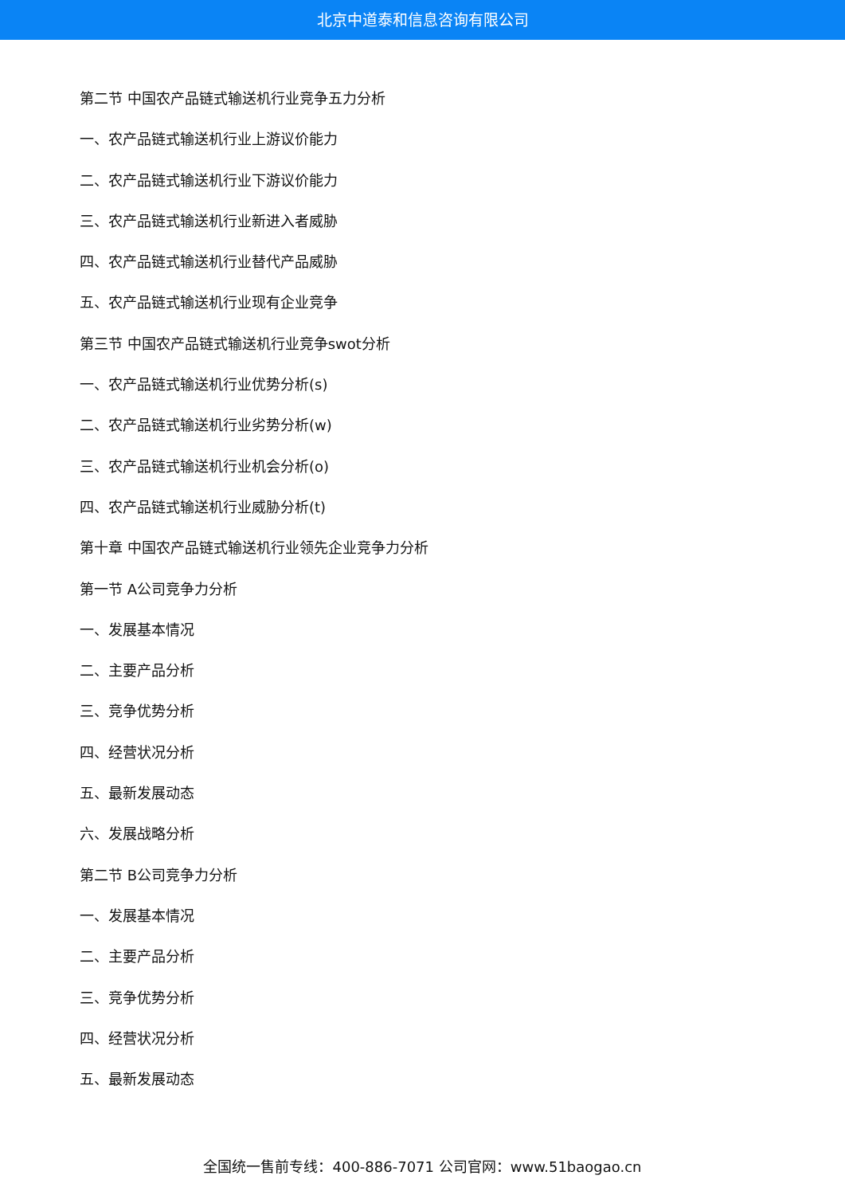北京中道泰和信息咨询有限公司
第二节 中国农产品链式输送机行业竞争五力分析
一、农产品链式输送机行业上游议价能力
二、农产品链式输送机行业下游议价能力
三、农产品链式输送机行业新进入者威胁
四、农产品链式输送机行业替代产品威胁
五、农产品链式输送机行业现有企业竞争
第三节 中国农产品链式输送机行业竞争swot分析
一、农产品链式输送机行业优势分析(s)
二、农产品链式输送机行业劣势分析(w)
三、农产品链式输送机行业机会分析(o)
四、农产品链式输送机行业威胁分析(t)
第十章 中国农产品链式输送机行业领先企业竞争力分析
第一节 A公司竞争力分析
一、发展基本情况
二、主要产品分析
三、竞争优势分析
四、经营状况分析
五、最新发展动态
六、发展战略分析
第二节 B公司竞争力分析
一、发展基本情况
二、主要产品分析
三、竞争优势分析
四、经营状况分析
五、最新发展动态
全国统一售前专线：400-886-7071 公司官网：www.51baogao.cn